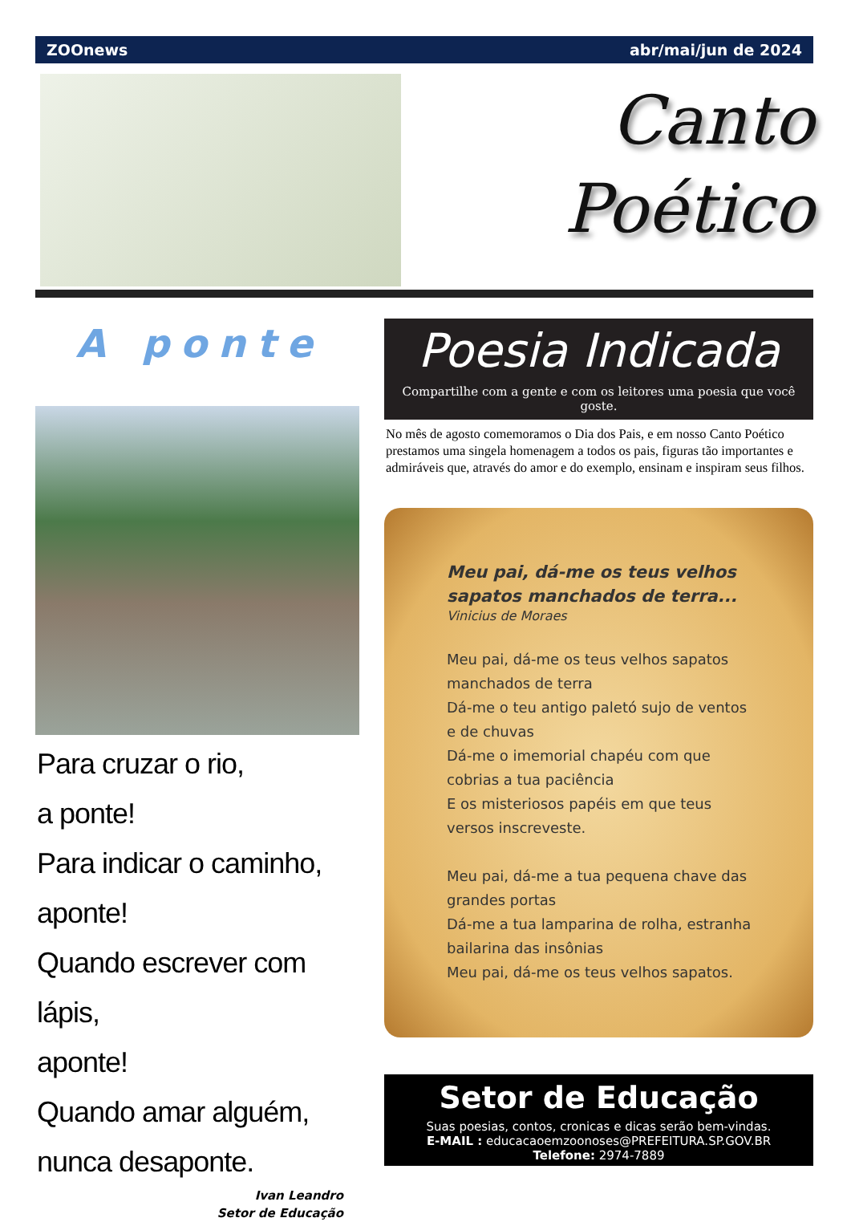ZOOnews abr/mai/jun de 2024
Canto
Poético
A ponte
Para cruzar o rio,
a ponte!
Para indicar o caminho,
aponte!
Quando escrever com lápis,
aponte!
Quando amar alguém,
nunca desaponte.
Ivan Leandro
Setor de Educação
Poesia Indicada
Compartilhe com a gente e com os leitores uma poesia que você goste.
No mês de agosto comemoramos o Dia dos Pais, e em nosso Canto Poético prestamos uma singela homenagem a todos os pais, figuras tão importantes e admiráveis que, através do amor e do exemplo, ensinam e inspiram seus filhos.
Meu pai, dá-me os teus velhos sapatos manchados de terra...
Vinicius de Moraes
Meu pai, dá-me os teus velhos sapatos manchados de terra
Dá-me o teu antigo paletó sujo de ventos e de chuvas
Dá-me o imemorial chapéu com que cobrias a tua paciência
E os misteriosos papéis em que teus versos inscreveste.
Meu pai, dá-me a tua pequena chave das grandes portas
Dá-me a tua lamparina de rolha, estranha bailarina das insônias
Meu pai, dá-me os teus velhos sapatos.
Setor de Educação
Suas poesias, contos, cronicas e dicas serão bem-vindas.
E-MAIL : educacaoemzoonoses@PREFEITURA.SP.GOV.BR
Telefone: 2974-7889